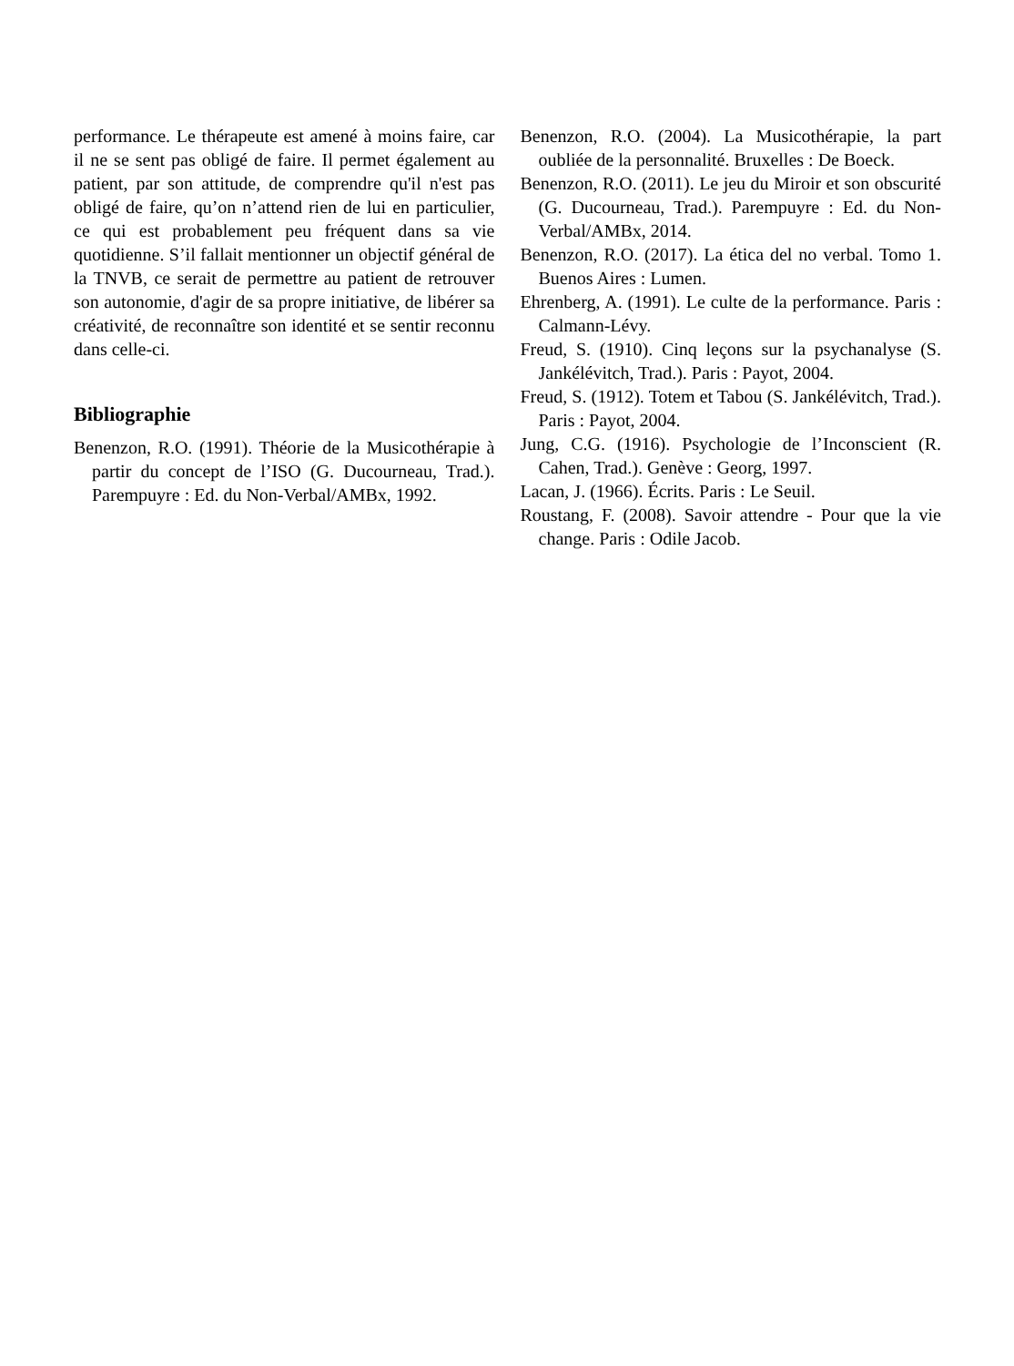performance. Le thérapeute est amené à moins faire, car il ne se sent pas obligé de faire. Il permet également au patient, par son attitude, de comprendre qu'il n'est pas obligé de faire, qu’on n’attend rien de lui en particulier, ce qui est probablement peu fréquent dans sa vie quotidienne. S’il fallait mentionner un objectif général de la TNVB, ce serait de permettre au patient de retrouver son autonomie, d'agir de sa propre initiative, de libérer sa créativité, de reconnaître son identité et se sentir reconnu dans celle-ci.
Bibliographie
Benenzon, R.O. (1991). Théorie de la Musicothérapie à partir du concept de l’ISO (G. Ducourneau, Trad.). Parempuyre : Ed. du Non-Verbal/AMBx, 1992.
Benenzon, R.O. (2004). La Musicothérapie, la part oubliée de la personnalité. Bruxelles : De Boeck.
Benenzon, R.O. (2011). Le jeu du Miroir et son obscurité (G. Ducourneau, Trad.). Parempuyre : Ed. du Non-Verbal/AMBx, 2014.
Benenzon, R.O. (2017). La ética del no verbal. Tomo 1. Buenos Aires : Lumen.
Ehrenberg, A. (1991). Le culte de la performance. Paris : Calmann-Lévy.
Freud, S. (1910). Cinq leçons sur la psychanalyse (S. Jankélévitch, Trad.). Paris : Payot, 2004.
Freud, S. (1912). Totem et Tabou (S. Jankélévitch, Trad.). Paris : Payot, 2004.
Jung, C.G. (1916). Psychologie de l’Inconscient (R. Cahen, Trad.). Genève : Georg, 1997.
Lacan, J. (1966). Écrits. Paris : Le Seuil.
Roustang, F. (2008). Savoir attendre - Pour que la vie change. Paris : Odile Jacob.